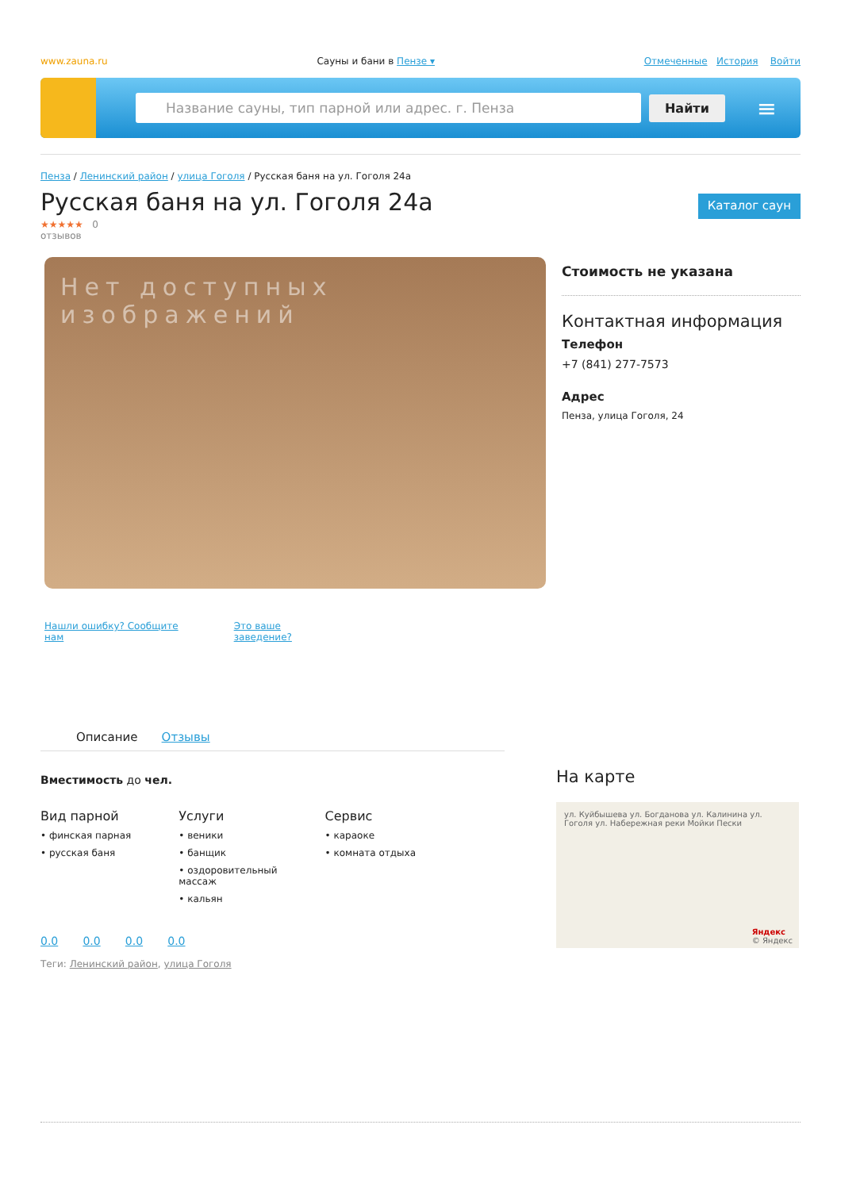www.zauna.ru Сауны и бани в Пензе ▾ Отмеченные История Войти
Название сауны, тип парной или адрес. г. Пенза
Найти
≡
Пенза / Ленинский район / улица Гоголя / Русская баня на ул. Гоголя 24а
Русская баня на ул. Гоголя 24а
Каталог саун
★★★★★ 0
отзывов
Нет доступных изображений
Нашли ошибку? Сообщите
нам Это ваше
заведение?
Стоимость не указана
Контактная информация
Телефон
+7 (841) 277-7573
Адрес
Пенза, улица Гоголя, 24
Описание Отзывы
Вместимость до чел.
Вид парной
• финская парная
• русская баня
Услуги
• веники
• банщик
• оздоровительный
массаж
• кальян
Сервис
• караоке
• комната отдыха
0.0 0.0 0.0 0.0
Теги: Ленинский район, улица Гоголя
На карте
ул. Куйбышева ул. Богданова ул. Калинина ул. Гоголя ул. Набережная реки Мойки Пески
Яндекс
© Яндекс